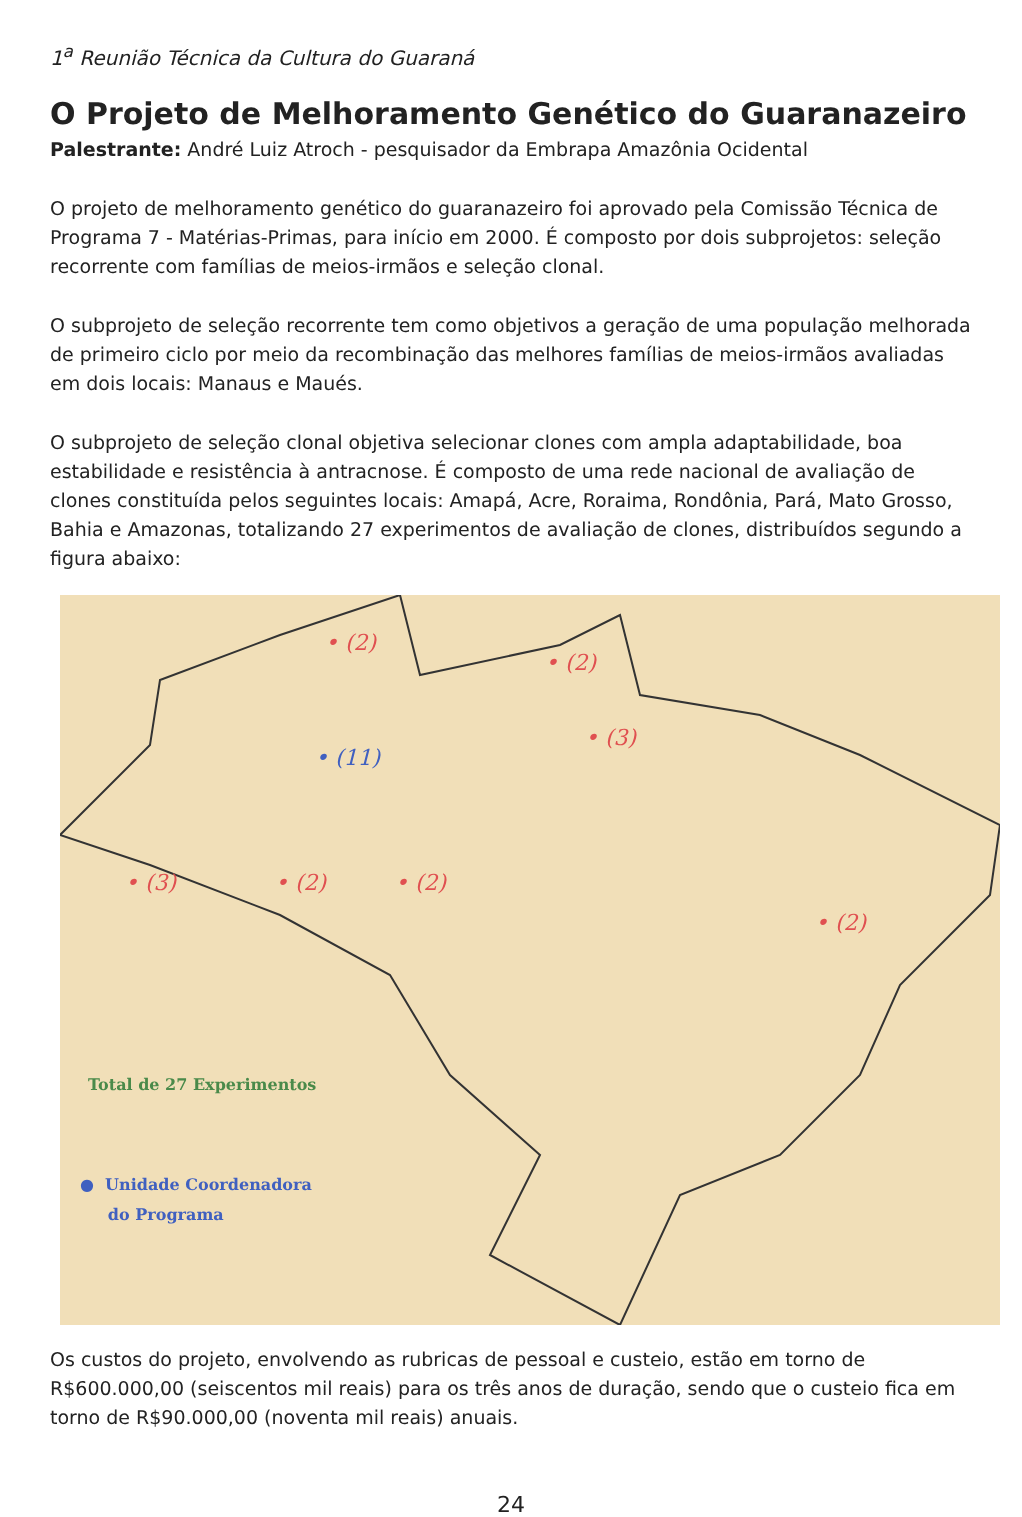1<sup>a</sup> Reunião Técnica da Cultura do Guaraná
O Projeto de Melhoramento Genético do Guaranazeiro
Palestrante: André Luiz Atroch - pesquisador da Embrapa Amazônia Ocidental
O projeto de melhoramento genético do guaranazeiro foi aprovado pela Comissão Técnica de Programa 7 - Matérias-Primas, para início em 2000. É composto por dois subprojetos: seleção recorrente com famílias de meios-irmãos e seleção clonal.
O subprojeto de seleção recorrente tem como objetivos a geração de uma população melhorada de primeiro ciclo por meio da recombinação das melhores famílias de meios-irmãos avaliadas em dois locais: Manaus e Maués.
O subprojeto de seleção clonal objetiva selecionar clones com ampla adaptabilidade, boa estabilidade e resistência à antracnose. É composto de uma rede nacional de avaliação de clones constituída pelos seguintes locais: Amapá, Acre, Roraima, Rondônia, Pará, Mato Grosso, Bahia e Amazonas, totalizando 27 experimentos de avaliação de clones, distribuídos segundo a figura abaixo:
• (2)
• (2)
• (3)
• (11)
• (3) • (2) • (2)
• (2)
Total de 27 Experimentos
● Unidade Coordenadora
do Programa
Os custos do projeto, envolvendo as rubricas de pessoal e custeio, estão em torno de R$600.000,00 (seiscentos mil reais) para os três anos de duração, sendo que o custeio fica em torno de R$90.000,00 (noventa mil reais) anuais.
24